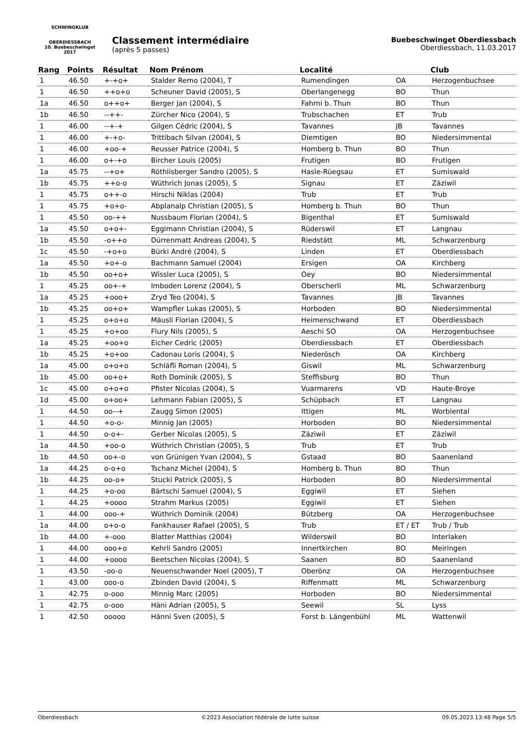SCHWINGKLUB
OBERDIESSBACH
10. Buebeschwinget 2017
Classement intermédiaire
(après 5 passes)
Buebeschwinget Oberdiessbach
Oberdiessbach, 11.03.2017
| Rang | Points | Résultat | Nom Prénom | Localité | | Club |
| --- | --- | --- | --- | --- | --- | --- |
| 1 | 46.50 | +-+o+ | Stalder Remo (2004), T | Rumendingen | OA | Herzogenbuchsee |
| 1 | 46.50 | ++o+o | Scheuner David (2005), S | Oberlangenegg | BO | Thun |
| 1a | 46.50 | o++o+ | Berger Jan (2004), S | Fahrni b. Thun | BO | Thun |
| 1b | 46.50 | --++- | Zürcher Nico (2004), S | Trubschachen | ET | Trub |
| 1 | 46.00 | --+-+ | Gilgen Cédric (2004), S | Tavannes | JB | Tavannes |
| 1 | 46.00 | +-+o- | Trittibach Silvan (2004), S | Diemtigen | BO | Niedersimmental |
| 1 | 46.00 | +oo-+ | Reusser Patrice (2004), S | Homberg b. Thun | BO | Thun |
| 1 | 46.00 | o+-+o | Bircher Louis (2005) | Frutigen | BO | Frutigen |
| 1a | 45.75 | --+o+ | Röthlisberger Sandro (2005), S | Hasle-Rüegsau | ET | Sumiswald |
| 1b | 45.75 | ++o-o | Wüthrich Jonas (2005), S | Signau | ET | Zäziwil |
| 1 | 45.75 | o++-o | Hirschi Niklas (2004) | Trub | ET | Trub |
| 1 | 45.75 | +o+o- | Abplanalp Christian (2005), S | Homberg b. Thun | BO | Thun |
| 1 | 45.50 | oo-++ | Nussbaum Florian (2004), S | Bigenthal | ET | Sumiswald |
| 1a | 45.50 | o+o+- | Eggimann Christian (2004), S | Rüderswil | ET | Langnau |
| 1b | 45.50 | -o++o | Dürrenmatt Andreas (2004), S | Riedstätt | ML | Schwarzenburg |
| 1c | 45.50 | -+o+o | Bürki André (2004), S | Linden | ET | Oberdiessbach |
| 1a | 45.50 | +o+-o | Bachmann Samuel (2004) | Ersigen | OA | Kirchberg |
| 1b | 45.50 | oo+o+ | Wissler Luca (2005), S | Oey | BO | Niedersimmental |
| 1 | 45.25 | oo+-+ | Imboden Lorenz (2004), S | Oberscherli | ML | Schwarzenburg |
| 1a | 45.25 | +ooo+ | Zryd Teo (2004), S | Tavannes | JB | Tavannes |
| 1b | 45.25 | oo+o+ | Wampfler Lukas (2005), S | Horboden | BO | Niedersimmental |
| 1 | 45.25 | o+o+o | Mäusli Florian (2004), S | Heimenschwand | ET | Oberdiessbach |
| 1 | 45.25 | +o+oo | Flury Nils (2005), S | Aeschi SO | OA | Herzogenbuchsee |
| 1a | 45.25 | +oo+o | Eicher Cedric (2005) | Oberdiessbach | ET | Oberdiessbach |
| 1b | 45.25 | +o+oo | Cadonau Loris (2004), S | Niederösch | OA | Kirchberg |
| 1a | 45.00 | o+o+o | Schläfli Roman (2004), S | Giswil | ML | Schwarzenburg |
| 1b | 45.00 | oo+o+ | Roth Dominik (2005), S | Steffisburg | BO | Thun |
| 1c | 45.00 | o+o+o | Pfister Nicolas (2004), S | Vuarmarens | VD | Haute-Broye |
| 1d | 45.00 | o+oo+ | Lehmann Fabian (2005), S | Schüpbach | ET | Langnau |
| 1 | 44.50 | oo--+ | Zaugg Simon (2005) | Ittigen | ML | Worblental |
| 1 | 44.50 | +o-o- | Minnig Jan (2005) | Horboden | BO | Niedersimmental |
| 1 | 44.50 | o-o+- | Gerber Nicolas (2005), S | Zäziwil | ET | Zäziwil |
| 1a | 44.50 | +oo-o | Wüthrich Christian (2005), S | Trub | ET | Trub |
| 1b | 44.50 | oo+-o | von Grünigen Yvan (2004), S | Gstaad | BO | Saanenland |
| 1a | 44.25 | o-o+o | Tschanz Michel (2004), S | Homberg b. Thun | BO | Thun |
| 1b | 44.25 | oo-o+ | Stucki Patrick (2005), S | Horboden | BO | Niedersimmental |
| 1 | 44.25 | +o-oo | Bärtschi Samuel (2004), S | Eggiwil | ET | Siehen |
| 1 | 44.25 | +oooo | Strahm Markus (2005) | Eggiwil | ET | Siehen |
| 1 | 44.00 | ooo-+ | Wüthrich Dominik (2004) | Bützberg | OA | Herzogenbuchsee |
| 1a | 44.00 | o+o-o | Fankhauser Rafael (2005), S | Trub | ET / ET | Trub / Trub |
| 1b | 44.00 | +-ooo | Blatter Matthias (2004) | Wilderswil | BO | Interlaken |
| 1 | 44.00 | ooo+o | Kehrli Sandro (2005) | Innertkirchen | BO | Meiringen |
| 1 | 44.00 | +oooo | Beetschen Nicolas (2004), S | Saanen | BO | Saanenland |
| 1 | 43.50 | -oo-o | Neuenschwander Noel (2005), T | Oberönz | OA | Herzogenbuchsee |
| 1 | 43.00 | ooo-o | Zbinden David (2004), S | Riffenmatt | ML | Schwarzenburg |
| 1 | 42.75 | o-ooo | Minnig Marc (2005) | Horboden | BO | Niedersimmental |
| 1 | 42.75 | o-ooo | Häni Adrian (2005), S | Seewil | SL | Lyss |
| 1 | 42.50 | ooooo | Hänni Sven (2005), S | Forst b. Längenbühl | ML | Wattenwil |
Oberdiessbach ©2023 Association fédérale de lutte suisse 09.05.2023 13:48 Page 5/5